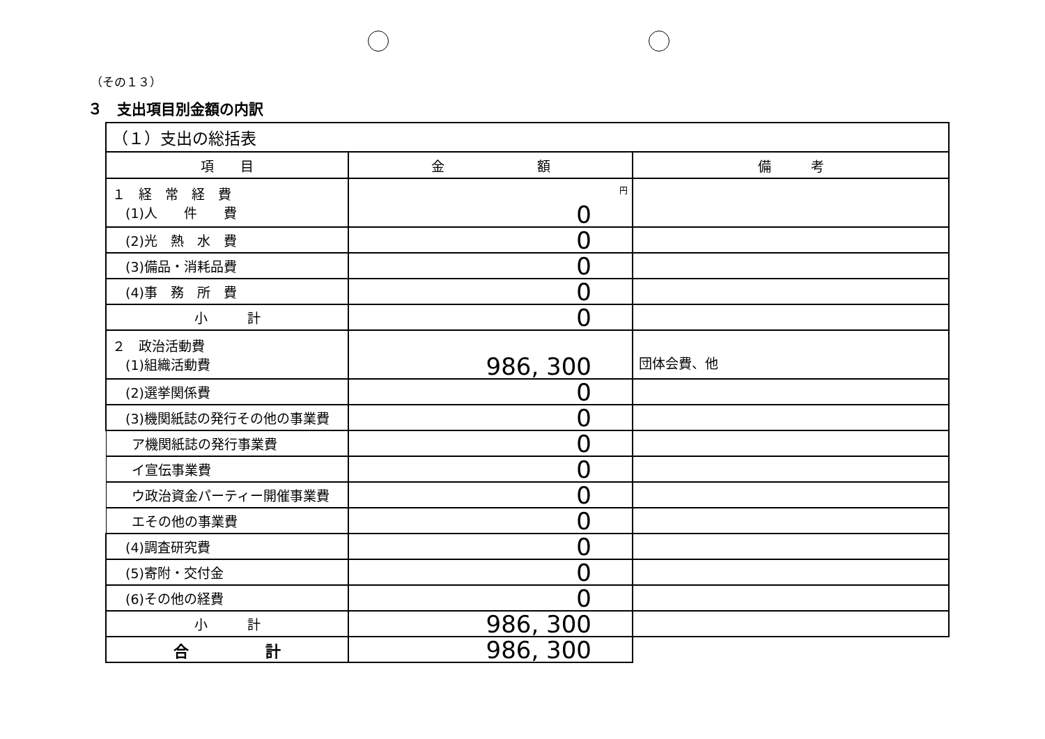（その１３）
３　支出項目別金額の内訳
| （１）支出の総括表 | | |
| 項 目 | 金 額 | 備 考 |
| １ 経 常 経 費 (1)人 件 費 | 円 0 | |
| (2)光 熱 水 費 | 0 | |
| (3)備品・消耗品費 | 0 | |
| (4)事 務 所 費 | 0 | |
| 小 計 | 0 | |
| ２ 政治活動費 (1)組織活動費 | 986, 300 | 団体会費、他 |
| (2)選挙関係費 | 0 | |
| (3)機関紙誌の発行その他の事業費 | 0 | |
| ア機関紙誌の発行事業費 | 0 | |
| イ宣伝事業費 | 0 | |
| ウ政治資金パーティー開催事業費 | 0 | |
| エその他の事業費 | 0 | |
| (4)調査研究費 | 0 | |
| (5)寄附・交付金 | 0 | |
| (6)その他の経費 | 0 | |
| 小 計 | 986, 300 | |
| 合 計 | 986, 300 | |